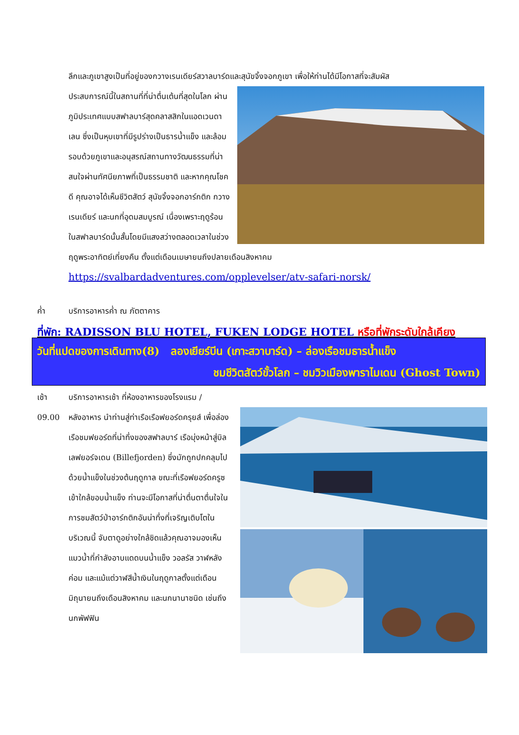ลึกและภูเขาสูงเป็นที่อยู่ของกวางเรนเดียร์สวาลบาร์ดและสุนัขจิ้งจอกภูเขา เพื่อให้ท่านได้มีโอกาสที่จะสัมผัส
ประสบการณ์นี้ในสถานที่ที่น่าตื่นเต้นที่สุดในโลก ผ่านภูมิประเทศแบบสฟาลบาร์สุดคลาสสิกในแอดเวนดาเลน ซึ่งเป็นหุบเขาที่มีรูปร่างเป็นธารน้ำแข็ง และล้อมรอบด้วยภูเขาและอนุสรณ์สถานทางวัฒนธรรมที่น่าสนใจผ่านทัศนียภาพที่เป็นธรรมชาติ และหากคุณโชคดี คุณอาจได้เห็นชีวิตสัตว์ สุนัขจิ้งจอกอาร์กติก กวางเรนเดียร์ และนกที่อุดมสมบูรณ์ เนื่องเพราะฤดูร้อนในสฟาลบาร์ดนั้นสั้นโดยมีแสงสว่างตลอดเวลาในช่วงฤดูพระอาทิตย์เที่ยงคืน ตั้งแต่เดือนเมษายนถึงปลายเดือนสิงหาคม
https://svalbardadventures.com/opplevelser/atv-safari-norsk/
ค่ำ บริการอาหารค่ำ ณ ภัตตาคาร
ที่พัก: RADISSON BLU HOTEL, FUKEN LODGE HOTEL หรือที่พักระดับใกล้เคียง
วันที่แปดของการเดินทาง(8) ลองเยียร์บีน (เกาะสวาบาร์ด) – ล่องเรือชมธารน้ำแข็ง
ชมชีวิตสัตว์ขั้วโลก – ชมวิวเมืองพาราไมเดน (Ghost Town)
เช้า บริการอาหารเช้า ที่ห้องอาหารของโรงแรม /
09.00 หลังอาหาร นำท่านสู่ท่าเรือเรือฟยอร์ดครุยส์ เพื่อล่องเรือชมฟยอร์ดที่น่าทึ่งของสฟาลบาร์ เรือมุ่งหน้าสู่บิลเลฟยอร์จเดน (Billefjorden) ซึ่งมักถูกปกคลุมไปด้วยน้ำแข็งในช่วงต้นฤดูกาล ขณะที่เรือฟยอร์ดครูซเข้าใกล้ขอบน้ำแข็ง ท่านจะมีโอกาสที่น่าตื่นตาตื่นใจในการชมสัตว์ป่าอาร์กติกอันน่าทึ่งที่เจริญเติบโตในบริเวณนี้ จับตาดูอย่างใกล้ชิดแล้วคุณอาจมองเห็นแมวน้ำที่กำลังอาบแดดบนน้ำแข็ง วอลรัส วาฬหลังค่อม และแม้แต่วาฬสีน้ำเงินในฤดูกาลตั้งแต่เดือนมิถุนายนถึงเดือนสิงหาคม และนกนานาชนิด เช่นถึงนกพัฟฟิน